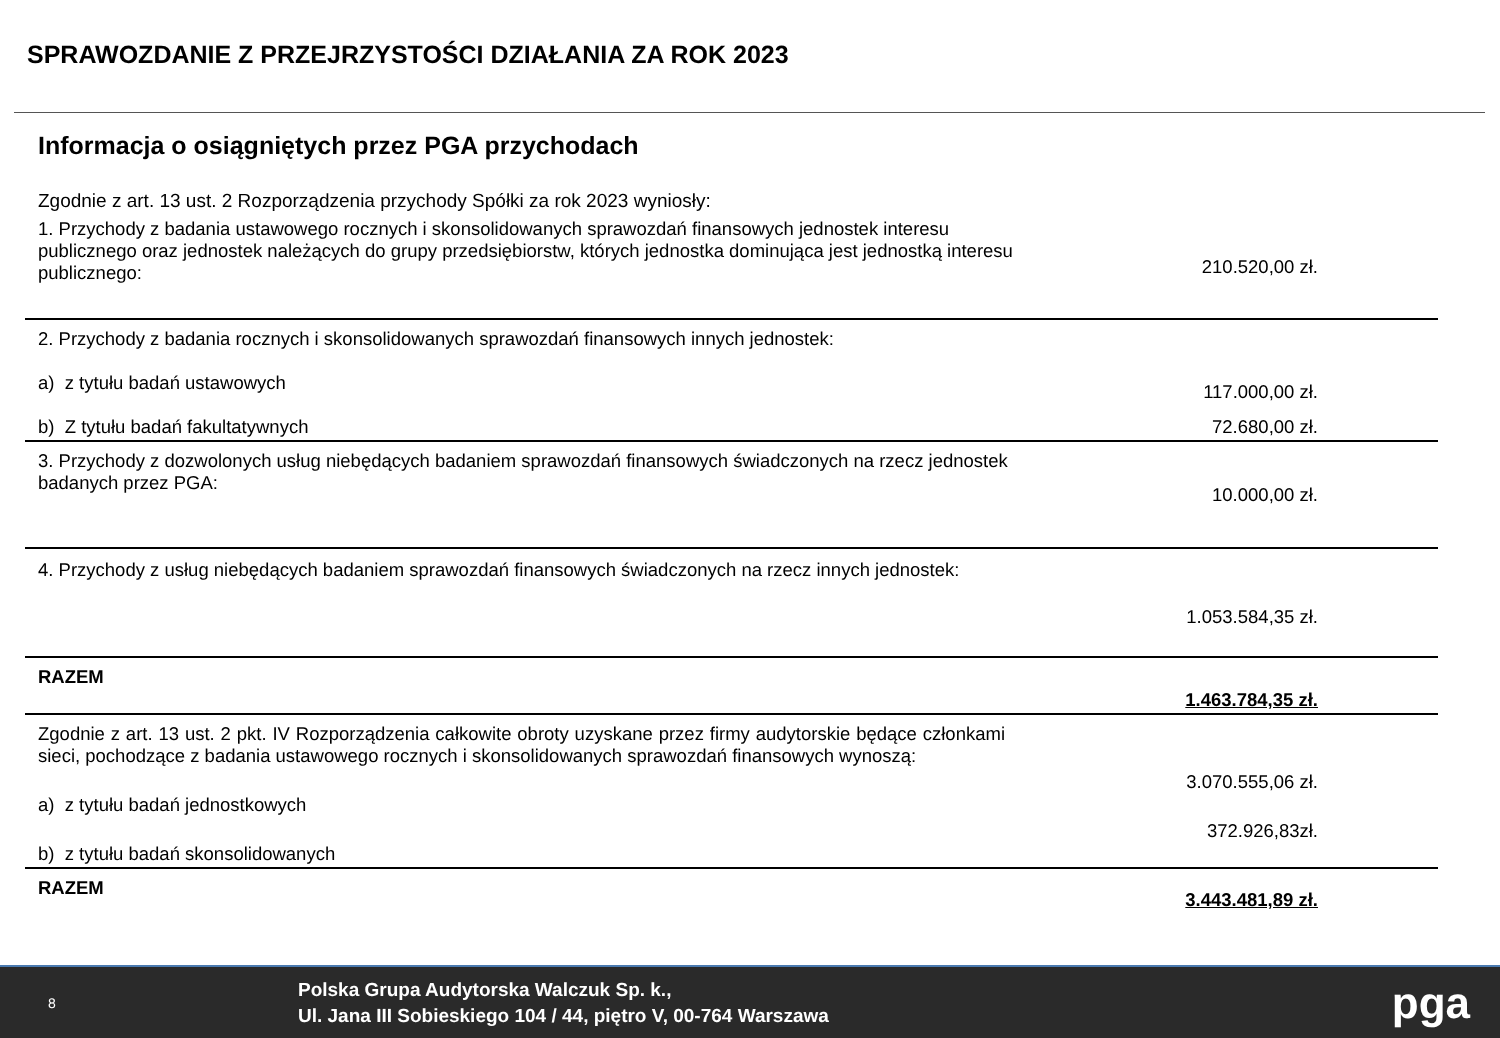SPRAWOZDANIE Z PRZEJRZYSTOŚCI DZIAŁANIA ZA ROK 2023
Informacja o osiągniętych przez PGA przychodach
Zgodnie z art. 13 ust. 2 Rozporządzenia przychody Spółki za rok 2023 wyniosły:
| 1. Przychody z badania ustawowego rocznych i skonsolidowanych sprawozdań finansowych jednostek interesu publicznego oraz jednostek należących do grupy przedsiębiorstw, których jednostka dominująca jest jednostką interesu publicznego: | 210.520,00 zł. |
| 2. Przychody z badania rocznych i skonsolidowanych sprawozdań finansowych innych jednostek: | |
| a) z tytułu badań ustawowych | 117.000,00 zł. |
| b) Z tytułu badań fakultatywnych | 72.680,00 zł. |
| 3. Przychody z dozwolonych usług niebędących badaniem sprawozdań finansowych świadczonych na rzecz jednostek badanych przez PGA: | 10.000,00 zł. |
| 4. Przychody z usług niebędących badaniem sprawozdań finansowych świadczonych na rzecz innych jednostek: | 1.053.584,35 zł. |
| RAZEM | 1.463.784,35 zł. |
| Zgodnie z art. 13 ust. 2 pkt. IV Rozporządzenia całkowite obroty uzyskane przez firmy audytorskie będące członkami sieci, pochodzące z badania ustawowego rocznych i skonsolidowanych sprawozdań finansowych wynoszą: | |
| a) z tytułu badań jednostkowych | 3.070.555,06 zł. |
| b) z tytułu badań skonsolidowanych | 372.926,83zł. |
| RAZEM | 3.443.481,89 zł. |
8
Polska Grupa Audytorska Walczuk Sp. k.,
Ul. Jana III Sobieskiego 104 / 44, piętro V, 00-764 Warszawa
pga